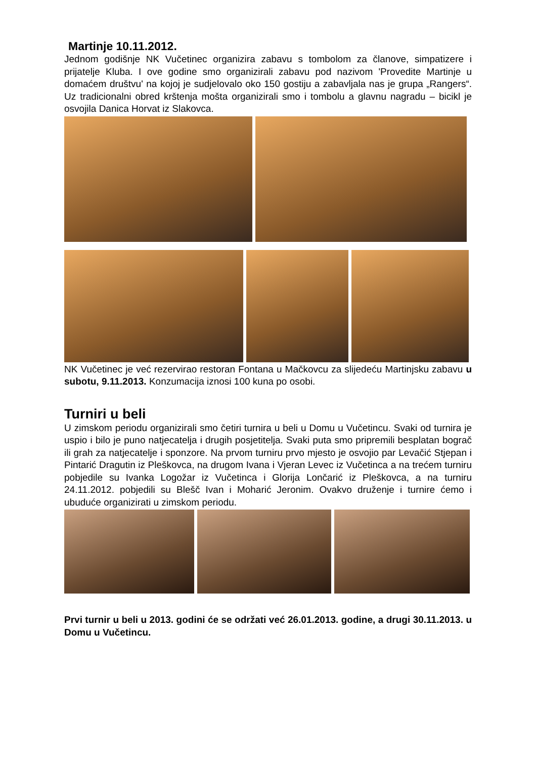Martinje 10.11.2012.
Jednom godišnje NK Vučetinec organizira zabavu s tombolom za članove, simpatizere i prijatelje Kluba. I ove godine smo organizirali zabavu pod nazivom 'Provedite Martinje u domaćem društvu' na kojoj je sudjelovalo oko 150 gostiju a zabavljala nas je grupa „Rangers“. Uz tradicionalni obred krštenja mošta organizirali smo i tombolu a glavnu nagradu – bicikl je osvojila Danica Horvat iz Slakovca.
NK Vučetinec je već rezervirao restoran Fontana u Mačkovcu za slijedeću Martinjsku zabavu u subotu, 9.11.2013. Konzumacija iznosi 100 kuna po osobi.
Turniri u beli
U zimskom periodu organizirali smo četiri turnira u beli u Domu u Vučetincu. Svaki od turnira je uspio i bilo je puno natjecatelja i drugih posjetitelja. Svaki puta smo pripremili besplatan bograč ili grah za natjecatelje i sponzore. Na prvom turniru prvo mjesto je osvojio par Levačić Stjepan i Pintarić Dragutin iz Pleškovca, na drugom Ivana i Vjeran Levec iz Vučetinca a na trećem turniru pobjedile su Ivanka Logožar iz Vučetinca i Glorija Lončarić iz Pleškovca, a na turniru 24.11.2012. pobjedili su Blešč Ivan i Moharić Jeronim. Ovakvo druženje i turnire ćemo i ubuduće organizirati u zimskom periodu.
Prvi turnir u beli u 2013. godini će se održati već 26.01.2013. godine, a drugi 30.11.2013. u Domu u Vučetincu.